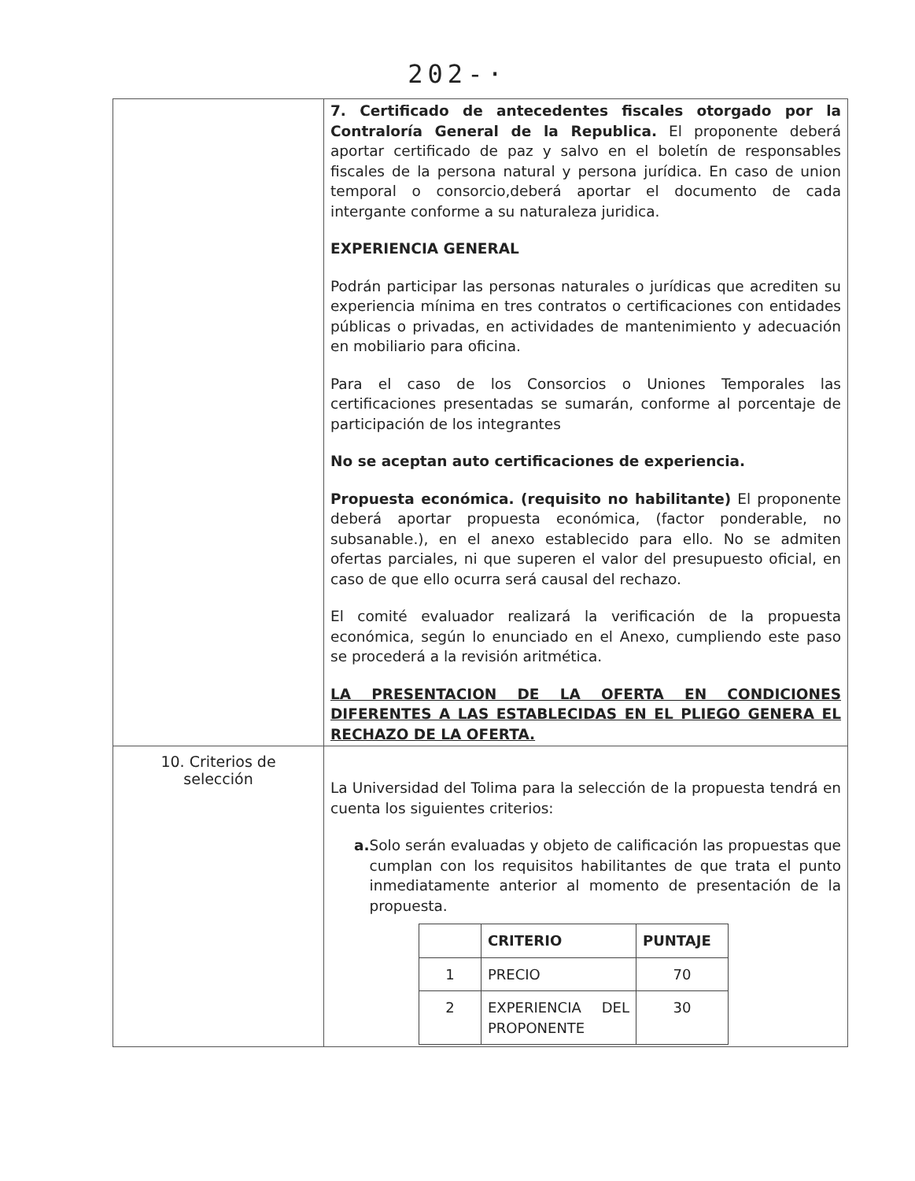202-·
| | 7. Certificado de antecedentes fiscales otorgado por la Contraloría General de la Republica. El proponente deberá aportar certificado de paz y salvo en el boletín de responsables fiscales de la persona natural y persona jurídica. En caso de union temporal o consorcio,deberá aportar el documento de cada intergante conforme a su naturaleza juridica. EXPERIENCIA GENERAL Podrán participar las personas naturales o jurídicas que acrediten su experiencia mínima en tres contratos o certificaciones con entidades públicas o privadas, en actividades de mantenimiento y adecuación en mobiliario para oficina. Para el caso de los Consorcios o Uniones Temporales las certificaciones presentadas se sumarán, conforme al porcentaje de participación de los integrantes No se aceptan auto certificaciones de experiencia. Propuesta económica. (requisito no habilitante) El proponente deberá aportar propuesta económica, (factor ponderable, no subsanable.), en el anexo establecido para ello. No se admiten ofertas parciales, ni que superen el valor del presupuesto oficial, en caso de que ello ocurra será causal del rechazo. El comité evaluador realizará la verificación de la propuesta económica, según lo enunciado en el Anexo, cumpliendo este paso se procederá a la revisión aritmética. LA PRESENTACION DE LA OFERTA EN CONDICIONES DIFERENTES A LAS ESTABLECIDAS EN EL PLIEGO GENERA EL RECHAZO DE LA OFERTA. |
| 10. Criterios de selección | La Universidad del Tolima para la selección de la propuesta tendrá en cuenta los siguientes criterios: a. Solo serán evaluadas y objeto de calificación las propuestas que cumplan con los requisitos habilitantes de que trata el punto inmediatamente anterior al momento de presentación de la propuesta. / / CRITERIO / PUNTAJE / / --- / --- / --- / / 1 / PRECIO / 70 / / 2 / EXPERIENCIA DEL PROPONENTE / 30 / |